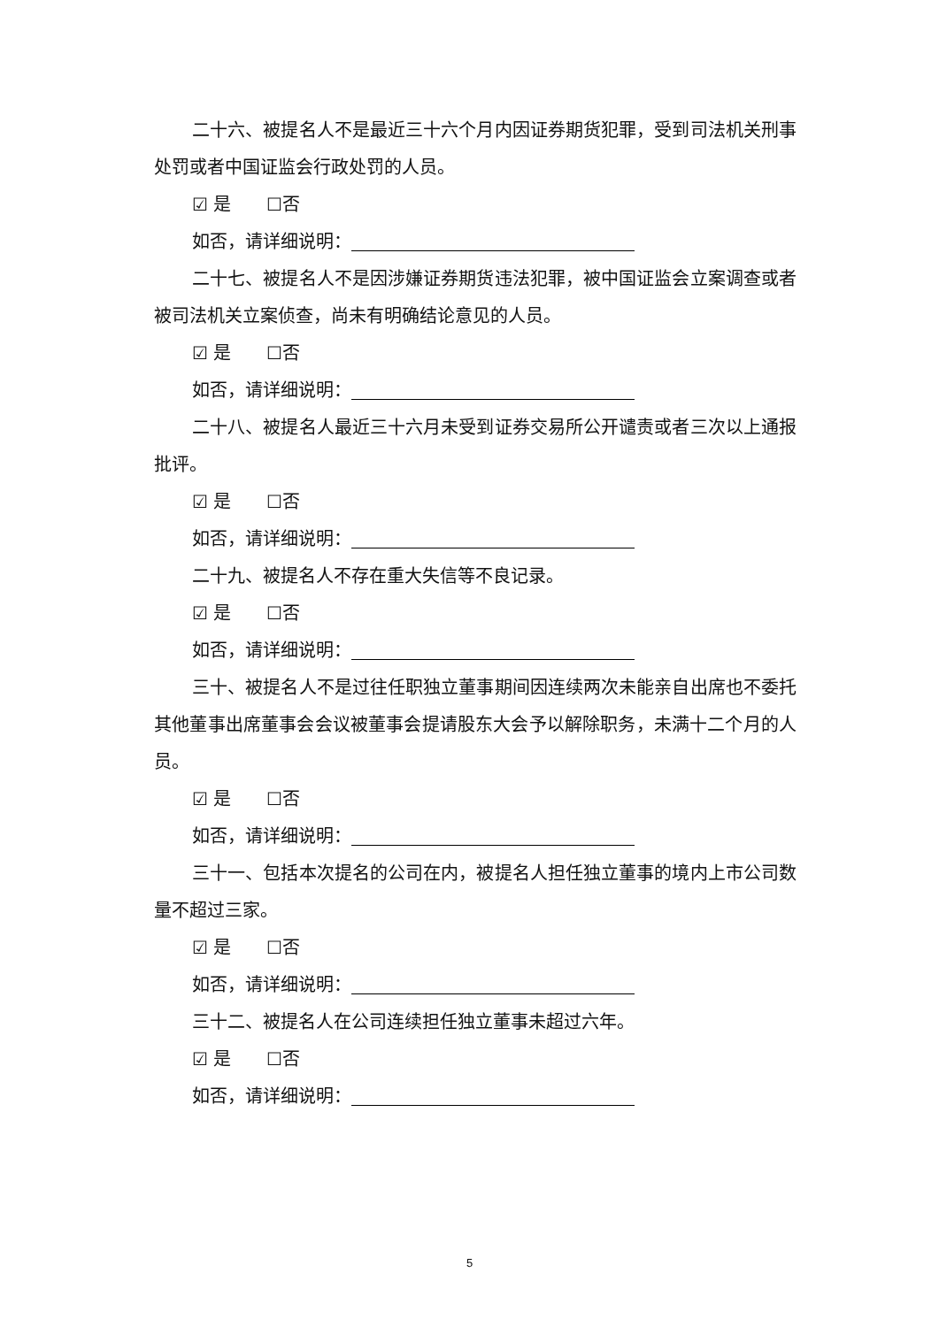二十六、被提名人不是最近三十六个月内因证券期货犯罪，受到司法机关刑事处罚或者中国证监会行政处罚的人员。
☑ 是 ☐否
如否，请详细说明：
二十七、被提名人不是因涉嫌证券期货违法犯罪，被中国证监会立案调查或者被司法机关立案侦查，尚未有明确结论意见的人员。
☑ 是 ☐否
如否，请详细说明：
二十八、被提名人最近三十六月未受到证券交易所公开谴责或者三次以上通报批评。
☑ 是 ☐否
如否，请详细说明：
二十九、被提名人不存在重大失信等不良记录。
☑ 是 ☐否
如否，请详细说明：
三十、被提名人不是过往任职独立董事期间因连续两次未能亲自出席也不委托其他董事出席董事会会议被董事会提请股东大会予以解除职务，未满十二个月的人员。
☑ 是 ☐否
如否，请详细说明：
三十一、包括本次提名的公司在内，被提名人担任独立董事的境内上市公司数量不超过三家。
☑ 是 ☐否
如否，请详细说明：
三十二、被提名人在公司连续担任独立董事未超过六年。
☑ 是 ☐否
如否，请详细说明：
5